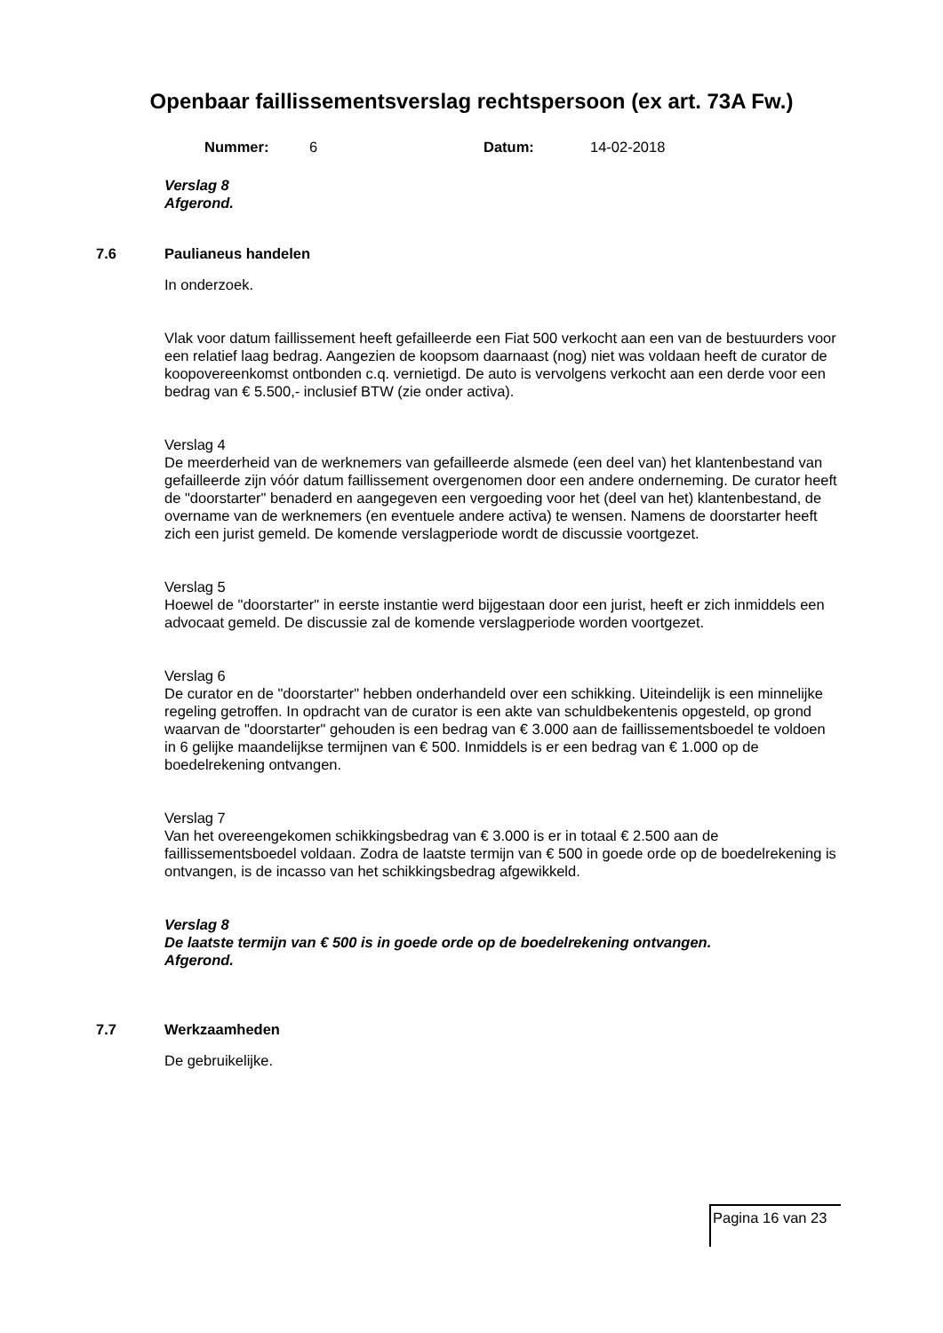Openbaar faillissementsverslag rechtspersoon (ex art. 73A Fw.)
Nummer: 6 Datum: 14-02-2018
Verslag 8
Afgerond.
7.6 Paulianeus handelen
In onderzoek.
Vlak voor datum faillissement heeft gefailleerde een Fiat 500 verkocht aan een van de bestuurders voor een relatief laag bedrag. Aangezien de koopsom daarnaast (nog) niet was voldaan heeft de curator de koopovereenkomst ontbonden c.q. vernietigd. De auto is vervolgens verkocht aan een derde voor een bedrag van € 5.500,- inclusief BTW (zie onder activa).
Verslag 4
De meerderheid van de werknemers van gefailleerde alsmede (een deel van) het klantenbestand van gefailleerde zijn vóór datum faillissement overgenomen door een andere onderneming. De curator heeft de "doorstarter" benaderd en aangegeven een vergoeding voor het (deel van het) klantenbestand, de overname van de werknemers (en eventuele andere activa) te wensen. Namens de doorstarter heeft zich een jurist gemeld. De komende verslagperiode wordt de discussie voortgezet.
Verslag 5
Hoewel de "doorstarter" in eerste instantie werd bijgestaan door een jurist, heeft er zich inmiddels een advocaat gemeld. De discussie zal de komende verslagperiode worden voortgezet.
Verslag 6
De curator en de "doorstarter" hebben onderhandeld over een schikking. Uiteindelijk is een minnelijke regeling getroffen. In opdracht van de curator is een akte van schuldbekentenis opgesteld, op grond waarvan de "doorstarter" gehouden is een bedrag van € 3.000 aan de faillissementsboedel te voldoen in 6 gelijke maandelijkse termijnen van € 500. Inmiddels is er een bedrag van € 1.000 op de boedelrekening ontvangen.
Verslag 7
Van het overeengekomen schikkingsbedrag van € 3.000 is er in totaal € 2.500 aan de faillissementsboedel voldaan. Zodra de laatste termijn van € 500 in goede orde op de boedelrekening is ontvangen, is de incasso van het schikkingsbedrag afgewikkeld.
Verslag 8
De laatste termijn van € 500 is in goede orde op de boedelrekening ontvangen.
Afgerond.
7.7 Werkzaamheden
De gebruikelijke.
Pagina 16 van 23